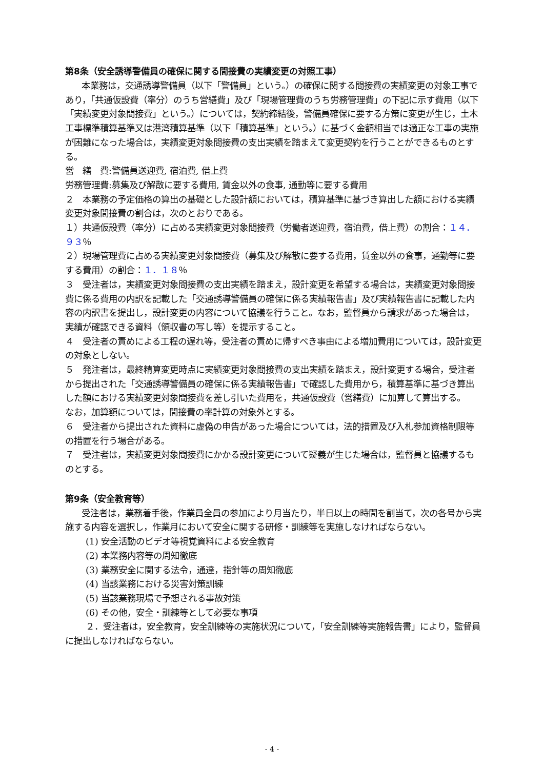第8条（安全誘導警備員の確保に関する間接費の実績変更の対照工事）
本業務は，交通誘導警備員（以下「警備員」という。）の確保に関する間接費の実績変更の対象工事であり，「共通仮設費（率分）のうち営繕費」及び「現場管理費のうち労務管理費」の下記に示す費用（以下「実績変更対象間接費」という。）については，契約締結後，警備員確保に要する方策に変更が生じ，土木工事標準積算基準又は港湾積算基準（以下「積算基準」という。）に基づく金額相当では適正な工事の実施が困難になった場合は，実績変更対象間接費の支出実績を踏まえて変更契約を行うことができるものとする。
営　繕　費:警備員送迎費, 宿泊費, 借上費
労務管理費:募集及び解散に要する費用, 賃金以外の食事, 通勤等に要する費用
２　本業務の予定価格の算出の基礎とした設計額においては，積算基準に基づき算出した額における実績変更対象間接費の割合は，次のとおりである。
１）共通仮設費（率分）に占める実績変更対象間接費（労働者送迎費，宿泊費，借上費）の割合：１４．９３％
２）現場管理費に占める実績変更対象間接費（募集及び解散に要する費用，賃金以外の食事，通勤等に要する費用）の割合：１．１８％
３　受注者は，実績変更対象間接費の支出実績を踏まえ，設計変更を希望する場合は，実績変更対象間接費に係る費用の内訳を記載した「交通誘導警備員の確保に係る実績報告書」及び実績報告書に記載した内容の内訳書を提出し，設計変更の内容について協議を行うこと。なお，監督員から請求があった場合は，実績が確認できる資料（領収書の写し等）を提示すること。
４　受注者の責めによる工程の遅れ等，受注者の責めに帰すべき事由による増加費用については，設計変更の対象としない。
５　発注者は，最終精算変更時点に実績変更対象間接費の支出実績を踏まえ，設計変更する場合，受注者から提出された「交通誘導警備員の確保に係る実績報告書」で確認した費用から，積算基準に基づき算出した額における実績変更対象間接費を差し引いた費用を，共通仮設費（営繕費）に加算して算出する。
なお，加算額については，間接費の率計算の対象外とする。
６　受注者から提出された資料に虚偽の申告があった場合については，法的措置及び入札参加資格制限等の措置を行う場合がある。
７　受注者は，実績変更対象間接費にかかる設計変更について疑義が生じた場合は，監督員と協議するものとする。
第9条（安全教育等）
受注者は，業務着手後，作業員全員の参加により月当たり，半日以上の時間を割当て，次の各号から実施する内容を選択し，作業月において安全に関する研修・訓練等を実施しなければならない。
(1) 安全活動のビデオ等視覚資料による安全教育
(2) 本業務内容等の周知徹底
(3) 業務安全に関する法令，通達，指針等の周知徹底
(4) 当該業務における災害対策訓練
(5) 当該業務現場で予想される事故対策
(6) その他，安全・訓練等として必要な事項
２．受注者は，安全教育，安全訓練等の実施状況について，「安全訓練等実施報告書」により，監督員に提出しなければならない。
- 4 -